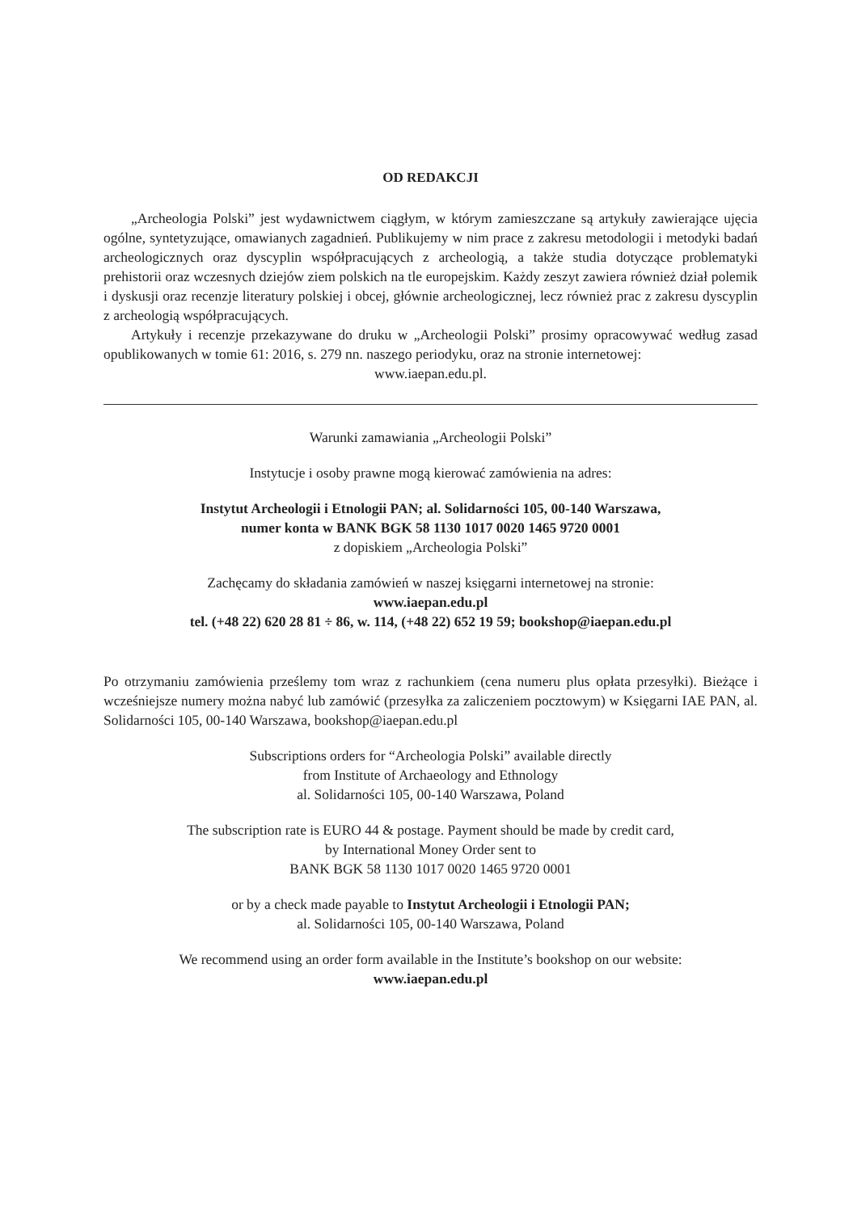OD REDAKCJI
„Archeologia Polski” jest wydawnictwem ciągłym, w którym zamieszczane są artykuły zawierające ujęcia ogólne, syntetyzujące, omawianych zagadnień. Publikujemy w nim prace z zakresu metodologii i metodyki badań archeologicznych oraz dyscyplin współpracujących z archeologią, a także studia dotyczące problematyki prehistorii oraz wczesnych dziejów ziem polskich na tle europejskim. Każdy zeszyt zawiera również dział polemik i dyskusji oraz recenzje literatury polskiej i obcej, głównie archeologicznej, lecz również prac z zakresu dyscyplin z archeologią współpracujących.
Artykuły i recenzje przekazywane do druku w „Archeologii Polski” prosimy opracowywać według zasad opublikowanych w tomie 61: 2016, s. 279 nn. naszego periodyku, oraz na stronie internetowej:
www.iaepan.edu.pl.
Warunki zamawiania „Archeologii Polski”
Instytucje i osoby prawne mogą kierować zamówienia na adres:
Instytut Archeologii i Etnologii PAN; al. Solidarności 105, 00-140 Warszawa,
numer konta w BANK BGK 58 1130 1017 0020 1465 9720 0001
z dopiskiem „Archeologia Polski”
Zachęcamy do składania zamówień w naszej księgarni internetowej na stronie:
www.iaepan.edu.pl
tel. (+48 22) 620 28 81 ÷ 86, w. 114, (+48 22) 652 19 59; bookshop@iaepan.edu.pl
Po otrzymaniu zamówienia prześlemy tom wraz z rachunkiem (cena numeru plus opłata przesyłki). Bieżące i wcześniejsze numery można nabyć lub zamówić (przesyłka za zaliczeniem pocztowym) w Księgarni IAE PAN, al. Solidarności 105, 00-140 Warszawa, bookshop@iaepan.edu.pl
Subscriptions orders for “Archeologia Polski” available directly
from Institute of Archaeology and Ethnology
al. Solidarności 105, 00-140 Warszawa, Poland
The subscription rate is EURO 44 & postage. Payment should be made by credit card,
by International Money Order sent to
BANK BGK 58 1130 1017 0020 1465 9720 0001
or by a check made payable to Instytut Archeologii i Etnologii PAN;
al. Solidarności 105, 00-140 Warszawa, Poland
We recommend using an order form available in the Institute’s bookshop on our website:
www.iaepan.edu.pl